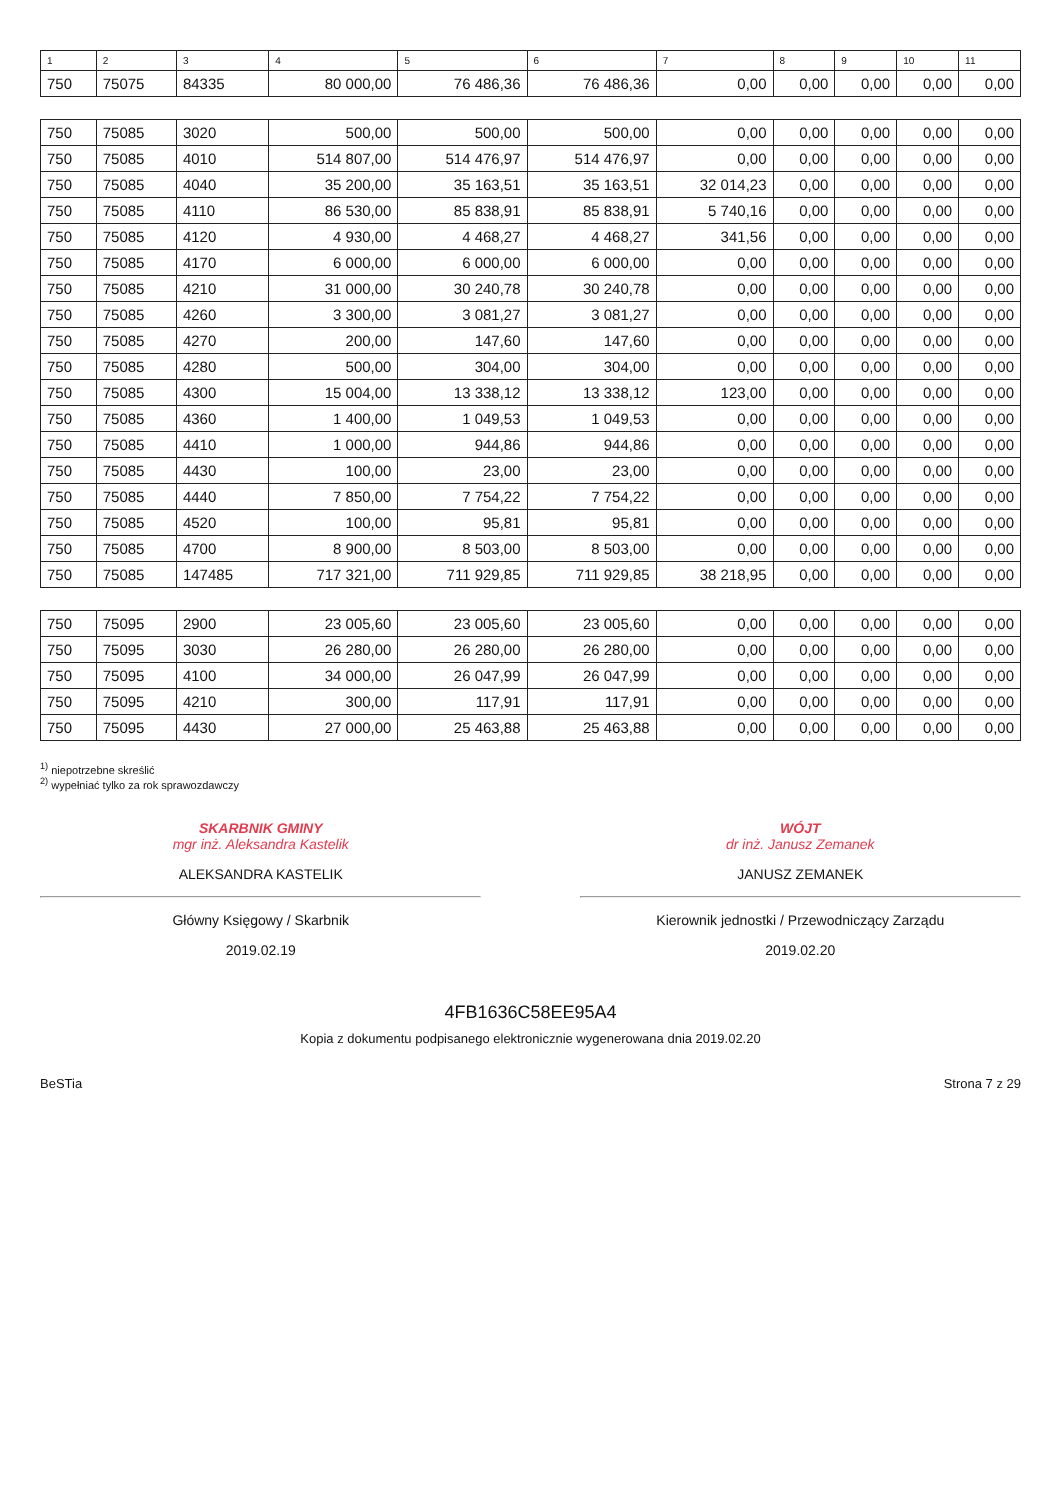| 1 | 2 | 3 | 4 | 5 | 6 | 7 | 8 | 9 | 10 | 11 |
| --- | --- | --- | --- | --- | --- | --- | --- | --- | --- | --- |
| 750 | 75075 | 84335 | 80 000,00 | 76 486,36 | 76 486,36 | 0,00 | 0,00 | 0,00 | 0,00 | 0,00 |
| 750 | 75085 | 3020 | 500,00 | 500,00 | 500,00 | 0,00 | 0,00 | 0,00 | 0,00 | 0,00 |
| 750 | 75085 | 4010 | 514 807,00 | 514 476,97 | 514 476,97 | 0,00 | 0,00 | 0,00 | 0,00 | 0,00 |
| 750 | 75085 | 4040 | 35 200,00 | 35 163,51 | 35 163,51 | 32 014,23 | 0,00 | 0,00 | 0,00 | 0,00 |
| 750 | 75085 | 4110 | 86 530,00 | 85 838,91 | 85 838,91 | 5 740,16 | 0,00 | 0,00 | 0,00 | 0,00 |
| 750 | 75085 | 4120 | 4 930,00 | 4 468,27 | 4 468,27 | 341,56 | 0,00 | 0,00 | 0,00 | 0,00 |
| 750 | 75085 | 4170 | 6 000,00 | 6 000,00 | 6 000,00 | 0,00 | 0,00 | 0,00 | 0,00 | 0,00 |
| 750 | 75085 | 4210 | 31 000,00 | 30 240,78 | 30 240,78 | 0,00 | 0,00 | 0,00 | 0,00 | 0,00 |
| 750 | 75085 | 4260 | 3 300,00 | 3 081,27 | 3 081,27 | 0,00 | 0,00 | 0,00 | 0,00 | 0,00 |
| 750 | 75085 | 4270 | 200,00 | 147,60 | 147,60 | 0,00 | 0,00 | 0,00 | 0,00 | 0,00 |
| 750 | 75085 | 4280 | 500,00 | 304,00 | 304,00 | 0,00 | 0,00 | 0,00 | 0,00 | 0,00 |
| 750 | 75085 | 4300 | 15 004,00 | 13 338,12 | 13 338,12 | 123,00 | 0,00 | 0,00 | 0,00 | 0,00 |
| 750 | 75085 | 4360 | 1 400,00 | 1 049,53 | 1 049,53 | 0,00 | 0,00 | 0,00 | 0,00 | 0,00 |
| 750 | 75085 | 4410 | 1 000,00 | 944,86 | 944,86 | 0,00 | 0,00 | 0,00 | 0,00 | 0,00 |
| 750 | 75085 | 4430 | 100,00 | 23,00 | 23,00 | 0,00 | 0,00 | 0,00 | 0,00 | 0,00 |
| 750 | 75085 | 4440 | 7 850,00 | 7 754,22 | 7 754,22 | 0,00 | 0,00 | 0,00 | 0,00 | 0,00 |
| 750 | 75085 | 4520 | 100,00 | 95,81 | 95,81 | 0,00 | 0,00 | 0,00 | 0,00 | 0,00 |
| 750 | 75085 | 4700 | 8 900,00 | 8 503,00 | 8 503,00 | 0,00 | 0,00 | 0,00 | 0,00 | 0,00 |
| 750 | 75085 | 147485 | 717 321,00 | 711 929,85 | 711 929,85 | 38 218,95 | 0,00 | 0,00 | 0,00 | 0,00 |
| 750 | 75095 | 2900 | 23 005,60 | 23 005,60 | 23 005,60 | 0,00 | 0,00 | 0,00 | 0,00 | 0,00 |
| 750 | 75095 | 3030 | 26 280,00 | 26 280,00 | 26 280,00 | 0,00 | 0,00 | 0,00 | 0,00 | 0,00 |
| 750 | 75095 | 4100 | 34 000,00 | 26 047,99 | 26 047,99 | 0,00 | 0,00 | 0,00 | 0,00 | 0,00 |
| 750 | 75095 | 4210 | 300,00 | 117,91 | 117,91 | 0,00 | 0,00 | 0,00 | 0,00 | 0,00 |
| 750 | 75095 | 4430 | 27 000,00 | 25 463,88 | 25 463,88 | 0,00 | 0,00 | 0,00 | 0,00 | 0,00 |
<sup>1)</sup> niepotrzebne skreślić
<sup>2)</sup> wypełniać tylko za rok sprawozdawczy
SKARBNIK GMINY
mgr inż. Aleksandra Kastelik
ALEKSANDRA KASTELIK
Główny Księgowy / Skarbnik
2019.02.19
WÓJT
dr inż. Janusz Zemanek
JANUSZ ZEMANEK
Kierownik jednostki / Przewodniczący Zarządu
2019.02.20
4FB1636C58EE95A4
Kopia z dokumentu podpisanego elektronicznie wygenerowana dnia 2019.02.20
BeSTia Strona 7 z 29